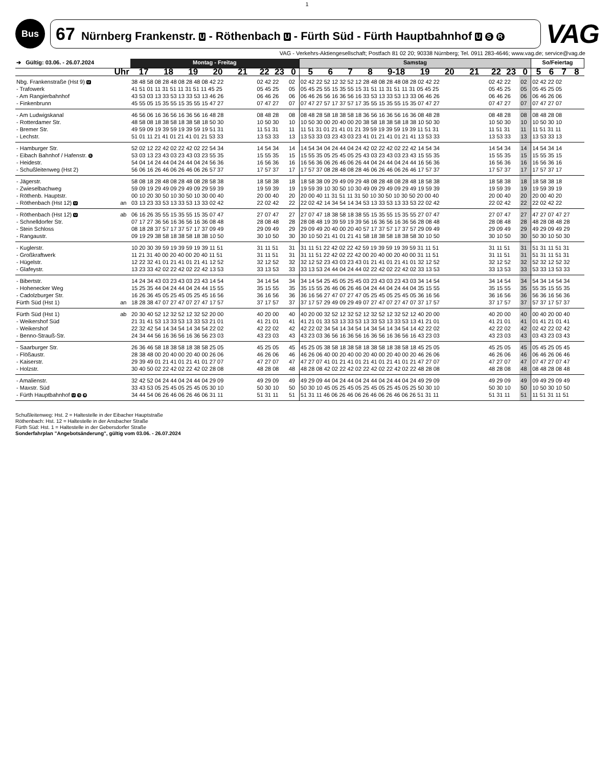1
Bus
67 Nürnberg Frankenstr. U - Röthenbach U - Fürth Süd - Fürth Hauptbahnhof U S R
VAG
VAG - Verkehrs-Aktiengesellschaft; Postfach 81 02 20; 90338 Nürnberg; Tel. 0911 283-4646; www.vag.de; service@vag.de
| ➔ Gültig: 03.06. - 26.07.2024 | | Montag - Freitag | | | Samstag | | | So/Feiertag |
| --- | --- | --- | --- | --- | --- | --- | --- | --- |
| Uhr | | 17 18 19 20 21 | 22 23 | 0 | 5 6 7 8 9-18 19 20 21 | 22 23 | 0 | 5 6 7 8 |
| Nbg. Frankenstraße (Hst 9) U | | 38 48 58 08 28 48 08 28 48 08 42 22 | 02 42 22 | 02 | 02 42 22 52 12 32 52 12 28 48 08 28 48 08 28 02 42 22 | 02 42 22 | 02 | 02 42 22 02 |
| - Trafowerk | | 41 51 01 11 31 51 11 31 51 11 45 25 | 05 45 25 | 05 | 05 45 25 55 15 35 55 15 31 51 11 31 51 11 31 05 45 25 | 05 45 25 | 05 | 05 45 25 05 |
| - Am Rangierbahnhof | | 43 53 03 13 33 53 13 33 53 13 46 26 | 06 46 26 | 06 | 06 46 26 56 16 36 56 16 33 53 13 33 53 13 33 06 46 26 | 06 46 26 | 06 | 06 46 26 06 |
| - Finkenbrunn | | 45 55 05 15 35 55 15 35 55 15 47 27 | 07 47 27 | 07 | 07 47 27 57 17 37 57 17 35 55 15 35 55 15 35 07 47 27 | 07 47 27 | 07 | 07 47 27 07 |
| - Am Ludwigskanal | | 46 56 06 16 36 56 16 36 56 16 48 28 | 08 48 28 | 08 | 08 48 28 58 18 38 58 18 36 56 16 36 56 16 36 08 48 28 | 08 48 28 | 08 | 08 48 28 08 |
| - Rotterdamer Str. | | 48 58 08 18 38 58 18 38 58 18 50 30 | 10 50 30 | 10 | 10 50 30 00 20 40 00 20 38 58 18 38 58 18 38 10 50 30 | 10 50 30 | 10 | 10 50 30 10 |
| - Bremer Str. | | 49 59 09 19 39 59 19 39 59 19 51 31 | 11 51 31 | 11 | 11 51 31 01 21 41 01 21 39 59 19 39 59 19 39 11 51 31 | 11 51 31 | 11 | 11 51 31 11 |
| - Lechstr. | | 51 01 11 21 41 01 21 41 01 21 53 33 | 13 53 33 | 13 | 13 53 33 03 23 43 03 23 41 01 21 41 01 21 41 13 53 33 | 13 53 33 | 13 | 13 53 33 13 |
| - Hamburger Str. | | 52 02 12 22 42 02 22 42 02 22 54 34 | 14 54 34 | 14 | 14 54 34 04 24 44 04 24 42 02 22 42 02 22 42 14 54 34 | 14 54 34 | 14 | 14 54 34 14 |
| - Eibach Bahnhof / Hafenstr. S | | 53 03 13 23 43 03 23 43 03 23 55 35 | 15 55 35 | 15 | 15 55 35 05 25 45 05 25 43 03 23 43 03 23 43 15 55 35 | 15 55 35 | 15 | 15 55 35 15 |
| - Heidestr. | | 54 04 14 24 44 04 24 44 04 24 56 36 | 16 56 36 | 16 | 16 56 36 06 26 46 06 26 44 04 24 44 04 24 44 16 56 36 | 16 56 36 | 16 | 16 56 36 16 |
| - Schußleitenweg (Hst 2) | | 56 06 16 26 46 06 26 46 06 26 57 37 | 17 57 37 | 17 | 17 57 37 08 28 48 08 28 46 06 26 46 06 26 46 17 57 37 | 17 57 37 | 17 | 17 57 37 17 |
| - Jägerstr. | | 58 08 18 28 48 08 28 48 08 28 58 38 | 18 58 38 | 18 | 18 58 38 09 29 49 09 29 48 08 28 48 08 28 48 18 58 38 | 18 58 38 | 18 | 18 58 38 18 |
| - Zwieselbachweg | | 59 09 19 29 49 09 29 49 09 29 59 39 | 19 59 39 | 19 | 19 59 39 10 30 50 10 30 49 09 29 49 09 29 49 19 59 39 | 19 59 39 | 19 | 19 59 39 19 |
| - Röthenb. Hauptstr. | | 00 10 20 30 50 10 30 50 10 30 00 40 | 20 00 40 | 20 | 20 00 40 11 31 51 11 31 50 10 30 50 10 30 50 20 00 40 | 20 00 40 | 20 | 20 00 40 20 |
| - Röthenbach (Hst 12) U | an | 03 13 23 33 53 13 33 53 13 33 02 42 | 22 02 42 | 22 | 22 02 42 14 34 54 14 34 53 13 33 53 13 33 53 22 02 42 | 22 02 42 | 22 | 22 02 42 22 |
| - Röthenbach (Hst 12) U | ab | 06 16 26 35 55 15 35 55 15 35 07 47 | 27 07 47 | 27 | 27 07 47 18 38 58 18 38 55 15 35 55 15 35 55 27 07 47 | 27 07 47 | 27 | 47 27 07 47 27 |
| - Schnelldorfer Str. | | 07 17 27 36 56 16 36 56 16 36 08 48 | 28 08 48 | 28 | 28 08 48 19 39 59 19 39 56 16 36 56 16 36 56 28 08 48 | 28 08 48 | 28 | 48 28 08 48 28 |
| - Stein Schloss | | 08 18 28 37 57 17 37 57 17 37 09 49 | 29 09 49 | 29 | 29 09 49 20 40 00 20 40 57 17 37 57 17 37 57 29 09 49 | 29 09 49 | 29 | 49 29 09 49 29 |
| - Rangaustr. | | 09 19 29 38 58 18 38 58 18 38 10 50 | 30 10 50 | 30 | 30 10 50 21 41 01 21 41 58 18 38 58 18 38 58 30 10 50 | 30 10 50 | 30 | 50 30 10 50 30 |
| - Kuglerstr. | | 10 20 30 39 59 19 39 59 19 39 11 51 | 31 11 51 | 31 | 31 11 51 22 42 02 22 42 59 19 39 59 19 39 59 31 11 51 | 31 11 51 | 31 | 51 31 11 51 31 |
| - Großkraftwerk | | 11 21 31 40 00 20 40 00 20 40 11 51 | 31 11 51 | 31 | 31 11 51 22 42 02 22 42 00 20 40 00 20 40 00 31 11 51 | 31 11 51 | 31 | 51 31 11 51 31 |
| - Hügelstr. | | 12 22 32 41 01 21 41 01 21 41 12 52 | 32 12 52 | 32 | 32 12 52 23 43 03 23 43 01 21 41 01 21 41 01 32 12 52 | 32 12 52 | 32 | 52 32 12 52 32 |
| - Glafeystr. | | 13 23 33 42 02 22 42 02 22 42 13 53 | 33 13 53 | 33 | 33 13 53 24 44 04 24 44 02 22 42 02 22 42 02 33 13 53 | 33 13 53 | 33 | 53 33 13 53 33 |
| - Bibertstr. | | 14 24 34 43 03 23 43 03 23 43 14 54 | 34 14 54 | 34 | 34 14 54 25 45 05 25 45 03 23 43 03 23 43 03 34 14 54 | 34 14 54 | 34 | 54 34 14 54 34 |
| - Hohenecker Weg | | 15 25 35 44 04 24 44 04 24 44 15 55 | 35 15 55 | 35 | 35 15 55 26 46 06 26 46 04 24 44 04 24 44 04 35 15 55 | 35 15 55 | 35 | 55 35 15 55 35 |
| - Cadolzburger Str. | | 16 26 36 45 05 25 45 05 25 45 16 56 | 36 16 56 | 36 | 36 16 56 27 47 07 27 47 05 25 45 05 25 45 05 36 16 56 | 36 16 56 | 36 | 56 36 16 56 36 |
| Fürth Süd (Hst 1) | an | 18 28 38 47 07 27 47 07 27 47 17 57 | 37 17 57 | 37 | 37 17 57 29 49 09 29 49 07 27 47 07 27 47 07 37 17 57 | 37 17 57 | 37 | 57 37 17 57 37 |
| Fürth Süd (Hst 1) | ab | 20 30 40 52 12 32 52 12 32 52 20 00 | 40 20 00 | 40 | 40 20 00 32 52 12 32 52 12 32 52 12 32 52 12 40 20 00 | 40 20 00 | 40 | 00 40 20 00 40 |
| - Weikershof Süd | | 21 31 41 53 13 33 53 13 33 53 21 01 | 41 21 01 | 41 | 41 21 01 33 53 13 33 53 13 33 53 13 33 53 13 41 21 01 | 41 21 01 | 41 | 01 41 21 01 41 |
| - Weikershof | | 22 32 42 54 14 34 54 14 34 54 22 02 | 42 22 02 | 42 | 42 22 02 34 54 14 34 54 14 34 54 14 34 54 14 42 22 02 | 42 22 02 | 42 | 02 42 22 02 42 |
| - Benno-Strauß-Str. | | 24 34 44 56 16 36 56 16 36 56 23 03 | 43 23 03 | 43 | 43 23 03 36 56 16 36 56 16 36 56 16 36 56 16 43 23 03 | 43 23 03 | 43 | 03 43 23 03 43 |
| - Saarburger Str. | | 26 36 46 58 18 38 58 18 38 58 25 05 | 45 25 05 | 45 | 45 25 05 38 58 18 38 58 18 38 58 18 38 58 18 45 25 05 | 45 25 05 | 45 | 05 45 25 05 45 |
| - Flößaustr. | | 28 38 48 00 20 40 00 20 40 00 26 06 | 46 26 06 | 46 | 46 26 06 40 00 20 40 00 20 40 00 20 40 00 20 46 26 06 | 46 26 06 | 46 | 06 46 26 06 46 |
| - Kaiserstr. | | 29 39 49 01 21 41 01 21 41 01 27 07 | 47 27 07 | 47 | 47 27 07 41 01 21 41 01 21 41 01 21 41 01 21 47 27 07 | 47 27 07 | 47 | 07 47 27 07 47 |
| - Holzstr. | | 30 40 50 02 22 42 02 22 42 02 28 08 | 48 28 08 | 48 | 48 28 08 42 02 22 42 02 22 42 02 22 42 02 22 48 28 08 | 48 28 08 | 48 | 08 48 28 08 48 |
| - Amalienstr. | | 32 42 52 04 24 44 04 24 44 04 29 09 | 49 29 09 | 49 | 49 29 09 44 04 24 44 04 24 44 04 24 44 04 24 49 29 09 | 49 29 09 | 49 | 09 49 29 09 49 |
| - Maxstr. Süd | | 33 43 53 05 25 45 05 25 45 05 30 10 | 50 30 10 | 50 | 50 30 10 45 05 25 45 05 25 45 05 25 45 05 25 50 30 10 | 50 30 10 | 50 | 10 50 30 10 50 |
| - Fürth Hauptbahnhof U S R | | 34 44 54 06 26 46 06 26 46 06 31 11 | 51 31 11 | 51 | 51 31 11 46 06 26 46 06 26 46 06 26 46 06 26 51 31 11 | 51 31 11 | 51 | 11 51 31 11 51 |
Schußleitenweg: Hst. 2 = Haltestelle in der Eibacher Hauptstraße
Röthenbach: Hst. 12 = Haltestelle in der Ansbacher Straße
Fürth Süd: Hst. 1 = Haltestelle in der Gebersdorfer Straße
Sonderfahrplan "Angebotsänderung", gültig vom 03.06. - 26.07.2024